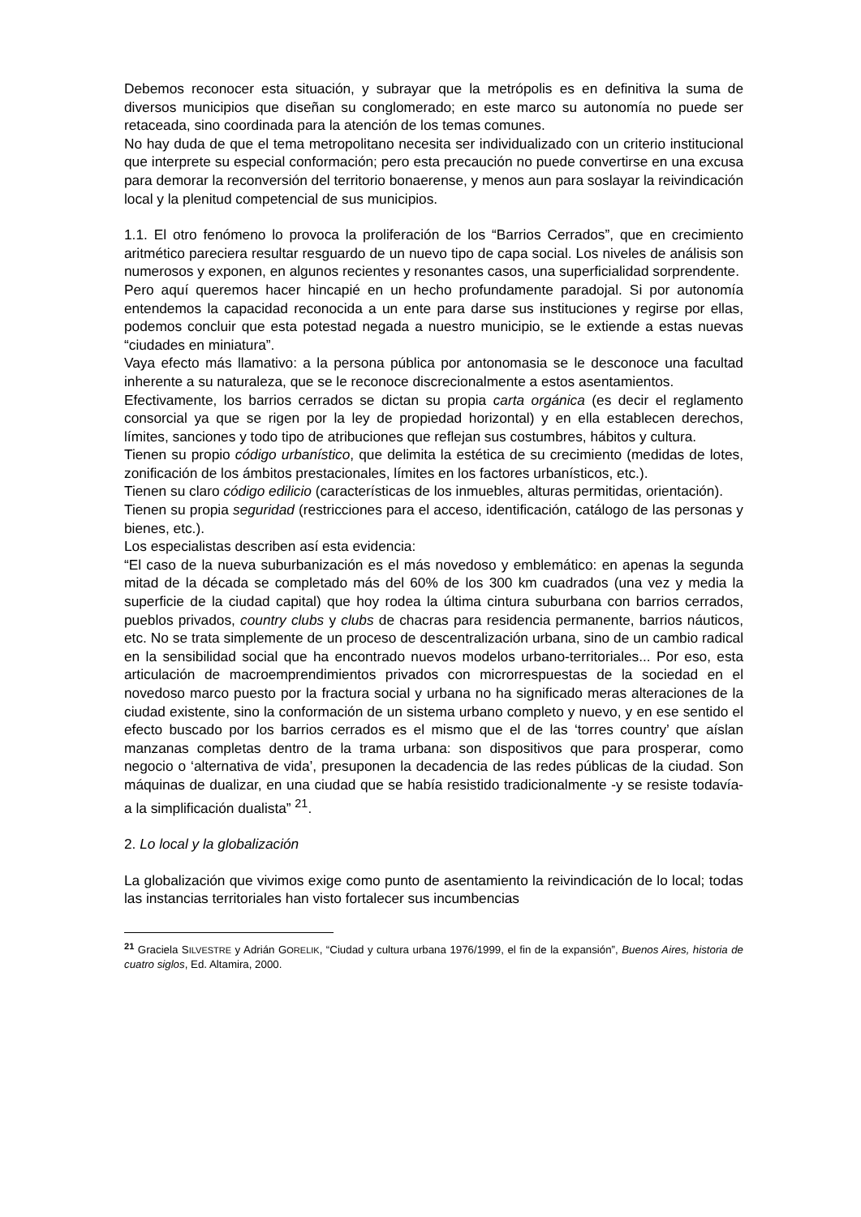Debemos reconocer esta situación, y subrayar que la metrópolis es en definitiva la suma de diversos municipios que diseñan su conglomerado; en este marco su autonomía no puede ser retaceada, sino coordinada para la atención de los temas comunes.
No hay duda de que el tema metropolitano necesita ser individualizado con un criterio institucional que interprete su especial conformación; pero esta precaución no puede convertirse en una excusa para demorar la reconversión del territorio bonaerense, y menos aun para soslayar la reivindicación local y la plenitud competencial de sus municipios.
1.1. El otro fenómeno lo provoca la proliferación de los “Barrios Cerrados”, que en crecimiento aritmético pareciera resultar resguardo de un nuevo tipo de capa social. Los niveles de análisis son numerosos y exponen, en algunos recientes y resonantes casos, una superficialidad sorprendente.
Pero aquí queremos hacer hincapié en un hecho profundamente paradojal. Si por autonomía entendemos la capacidad reconocida a un ente para darse sus instituciones y regirse por ellas, podemos concluir que esta potestad negada a nuestro municipio, se le extiende a estas nuevas “ciudades en miniatura”.
Vaya efecto más llamativo: a la persona pública por antonomasia se le desconoce una facultad inherente a su naturaleza, que se le reconoce discrecionalmente a estos asentamientos.
Efectivamente, los barrios cerrados se dictan su propia carta orgánica (es decir el reglamento consorcial ya que se rigen por la ley de propiedad horizontal) y en ella establecen derechos, límites, sanciones y todo tipo de atribuciones que reflejan sus costumbres, hábitos y cultura.
Tienen su propio código urbanístico, que delimita la estética de su crecimiento (medidas de lotes, zonificación de los ámbitos prestacionales, límites en los factores urbanísticos, etc.).
Tienen su claro código edilicio (características de los inmuebles, alturas permitidas, orientación).
Tienen su propia seguridad (restricciones para el acceso, identificación, catálogo de las personas y bienes, etc.).
Los especialistas describen así esta evidencia:
“El caso de la nueva suburbanización es el más novedoso y emblemático: en apenas la segunda mitad de la década se completado más del 60% de los 300 km cuadrados (una vez y media la superficie de la ciudad capital) que hoy rodea la última cintura suburbana con barrios cerrados, pueblos privados, country clubs y clubs de chacras para residencia permanente, barrios náuticos, etc. No se trata simplemente de un proceso de descentralización urbana, sino de un cambio radical en la sensibilidad social que ha encontrado nuevos modelos urbano-territoriales... Por eso, esta articulación de macroemprendimientos privados con microrrespuestas de la sociedad en el novedoso marco puesto por la fractura social y urbana no ha significado meras alteraciones de la ciudad existente, sino la conformación de un sistema urbano completo y nuevo, y en ese sentido el efecto buscado por los barrios cerrados es el mismo que el de las ‘torres country’ que aíslan manzanas completas dentro de la trama urbana: son dispositivos que para prosperar, como negocio o ‘alternativa de vida’, presuponen la decadencia de las redes públicas de la ciudad. Son máquinas de dualizar, en una ciudad que se había resistido tradicionalmente -y se resiste todavía- a la simplificación dualista” <sup>21</sup>.
2. Lo local y la globalización
La globalización que vivimos exige como punto de asentamiento la reivindicación de lo local; todas las instancias territoriales han visto fortalecer sus incumbencias
<sup>21</sup> Graciela SILVESTRE y Adrián GORELIK, “Ciudad y cultura urbana 1976/1999, el fin de la expansión”, Buenos Aires, historia de cuatro siglos, Ed. Altamira, 2000.